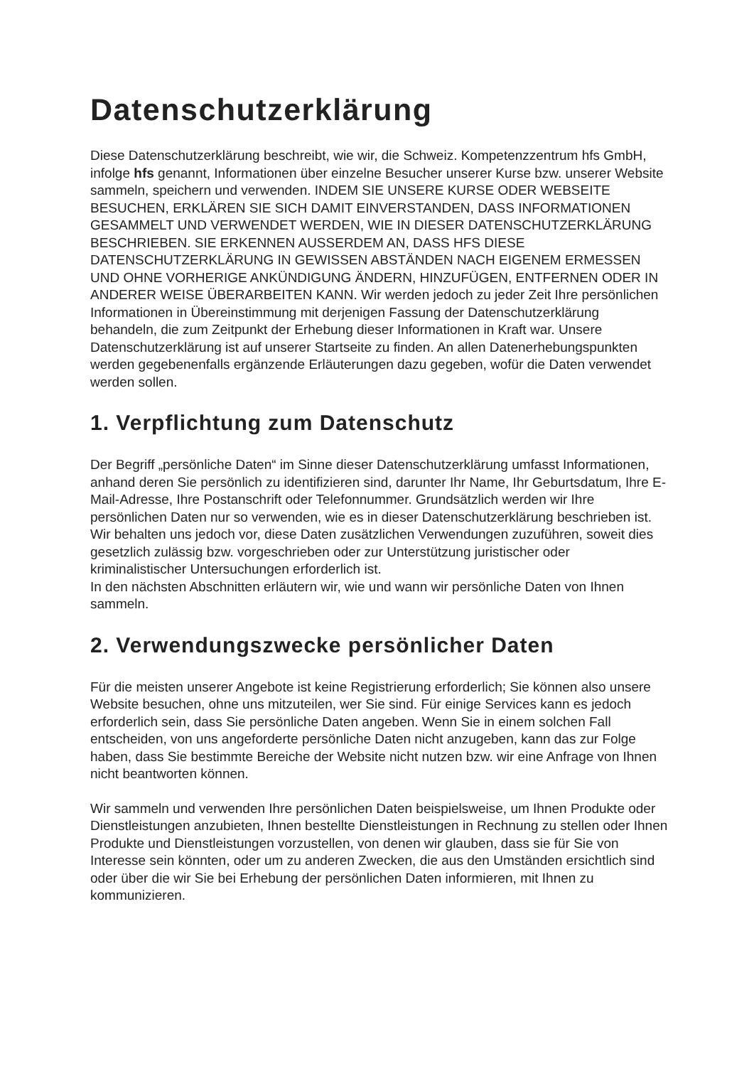Datenschutzerklärung
Diese Datenschutzerklärung beschreibt, wie wir, die Schweiz. Kompetenzzentrum hfs GmbH, infolge hfs genannt, Informationen über einzelne Besucher unserer Kurse bzw. unserer Website sammeln, speichern und verwenden. INDEM SIE UNSERE KURSE ODER WEBSEITE BESUCHEN, ERKLÄREN SIE SICH DAMIT EINVERSTANDEN, DASS INFORMATIONEN GESAMMELT UND VERWENDET WERDEN, WIE IN DIESER DATENSCHUTZERKLÄRUNG BESCHRIEBEN. SIE ERKENNEN AUSSERDEM AN, DASS HFS DIESE DATENSCHUTZERKLÄRUNG IN GEWISSEN ABSTÄNDEN NACH EIGENEM ERMESSEN UND OHNE VORHERIGE ANKÜNDIGUNG ÄNDERN, HINZUFÜGEN, ENTFERNEN ODER IN ANDERER WEISE ÜBERARBEITEN KANN. Wir werden jedoch zu jeder Zeit Ihre persönlichen Informationen in Übereinstimmung mit derjenigen Fassung der Datenschutzerklärung behandeln, die zum Zeitpunkt der Erhebung dieser Informationen in Kraft war. Unsere Datenschutzerklärung ist auf unserer Startseite zu finden. An allen Datenerhebungspunkten werden gegebenenfalls ergänzende Erläuterungen dazu gegeben, wofür die Daten verwendet werden sollen.
1. Verpflichtung zum Datenschutz
Der Begriff „persönliche Daten“ im Sinne dieser Datenschutzerklärung umfasst Informationen, anhand deren Sie persönlich zu identifizieren sind, darunter Ihr Name, Ihr Geburtsdatum, Ihre E-Mail-Adresse, Ihre Postanschrift oder Telefonnummer. Grundsätzlich werden wir Ihre persönlichen Daten nur so verwenden, wie es in dieser Datenschutzerklärung beschrieben ist. Wir behalten uns jedoch vor, diese Daten zusätzlichen Verwendungen zuzuführen, soweit dies gesetzlich zulässig bzw. vorgeschrieben oder zur Unterstützung juristischer oder kriminalistischer Untersuchungen erforderlich ist.
In den nächsten Abschnitten erläutern wir, wie und wann wir persönliche Daten von Ihnen sammeln.
2. Verwendungszwecke persönlicher Daten
Für die meisten unserer Angebote ist keine Registrierung erforderlich; Sie können also unsere Website besuchen, ohne uns mitzuteilen, wer Sie sind. Für einige Services kann es jedoch erforderlich sein, dass Sie persönliche Daten angeben. Wenn Sie in einem solchen Fall entscheiden, von uns angeforderte persönliche Daten nicht anzugeben, kann das zur Folge haben, dass Sie bestimmte Bereiche der Website nicht nutzen bzw. wir eine Anfrage von Ihnen nicht beantworten können.
Wir sammeln und verwenden Ihre persönlichen Daten beispielsweise, um Ihnen Produkte oder Dienstleistungen anzubieten, Ihnen bestellte Dienstleistungen in Rechnung zu stellen oder Ihnen Produkte und Dienstleistungen vorzustellen, von denen wir glauben, dass sie für Sie von Interesse sein könnten, oder um zu anderen Zwecken, die aus den Umständen ersichtlich sind oder über die wir Sie bei Erhebung der persönlichen Daten informieren, mit Ihnen zu kommunizieren.